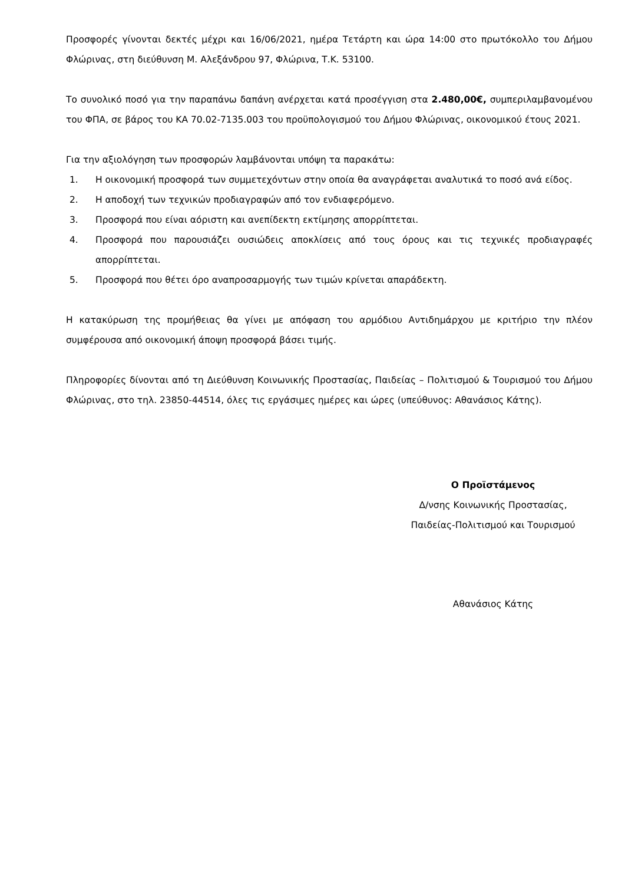Προσφορές γίνονται δεκτές μέχρι και 16/06/2021, ημέρα Τετάρτη και ώρα 14:00 στο πρωτόκολλο του Δήμου Φλώρινας, στη διεύθυνση Μ. Αλεξάνδρου 97, Φλώρινα, Τ.Κ. 53100.
Το συνολικό ποσό για την παραπάνω δαπάνη ανέρχεται κατά προσέγγιση στα 2.480,00€, συμπεριλαμβανομένου του ΦΠΑ, σε βάρος του ΚΑ 70.02-7135.003 του προϋπολογισμού του Δήμου Φλώρινας, οικονομικού έτους 2021.
Για την αξιολόγηση των προσφορών λαμβάνονται υπόψη τα παρακάτω:
1. Η οικονομική προσφορά των συμμετεχόντων στην οποία θα αναγράφεται αναλυτικά το ποσό ανά είδος.
2. Η αποδοχή των τεχνικών προδιαγραφών από τον ενδιαφερόμενο.
3. Προσφορά που είναι αόριστη και ανεπίδεκτη εκτίμησης απορρίπτεται.
4. Προσφορά που παρουσιάζει ουσιώδεις αποκλίσεις από τους όρους και τις τεχνικές προδιαγραφές απορρίπτεται.
5. Προσφορά που θέτει όρο αναπροσαρμογής των τιμών κρίνεται απαράδεκτη.
Η κατακύρωση της προμήθειας θα γίνει με απόφαση του αρμόδιου Αντιδημάρχου με κριτήριο την πλέον συμφέρουσα από οικονομική άποψη προσφορά βάσει τιμής.
Πληροφορίες δίνονται από τη Διεύθυνση Κοινωνικής Προστασίας, Παιδείας – Πολιτισμού & Τουρισμού του Δήμου Φλώρινας, στο τηλ. 23850-44514, όλες τις εργάσιμες ημέρες και ώρες (υπεύθυνος: Αθανάσιος Κάτης).
Ο Προϊστάμενος
Δ/νσης Κοινωνικής Προστασίας,
Παιδείας-Πολιτισμού και Τουρισμού
Αθανάσιος Κάτης